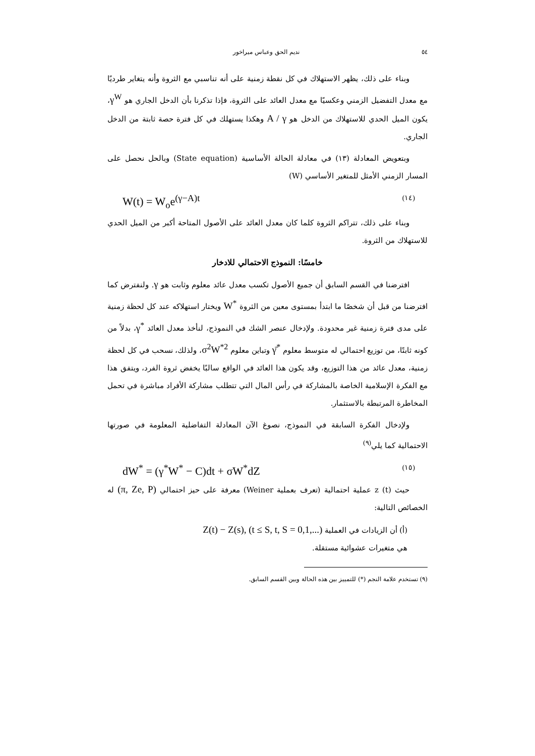٥٤ نديم الحق وعباس ميراخور x
وبناء على ذلك، يظهر الاستهلاك في كل نقطة زمنية على أنه تناسبي مع الثروة وأنه يتغاير طرديًا مع معدل التفضيل الزمني وعكسيًا مع معدل العائد على الثروة، فإذا تذكرنا بأن الدخل الجاري هو γ<sup>W</sup>، يكون الميل الحدي للاستهلاك من الدخل هو A / γ وهكذا يستهلك في كل فترة حصة ثابتة من الدخل الجاري.
وبتعويض المعادلة (١٣) في معادلة الحالة الأساسية (State equation) وبالحل نحصل على المسار الزمني الأمثل للمتغير الأساسي (W)
W(t) = W<sub>o</sub>e<sup>(γ−A)t</sup> (١٤)
وبناء على ذلك، تتراكم الثروة كلما كان معدل العائد على الأصول المتاحة أكبر من الميل الحدي للاستهلاك من الثروة.
خامسًا: النموذج الاحتمالي للادخار
افترضنا في القسم السابق أن جميع الأصول تكسب معدل عائد معلوم وثابت هو γ. ولنفترض كما افترضنا من قبل أن شخصًا ما ابتدأ بمستوى معين من الثروة W<sup>*</sup> ويختار استهلاكه عند كل لحظة زمنية على مدى فترة زمنية غير محدودة. ولإدخال عنصر الشك في النموذج، لنأخذ معدل العائد γ<sup>*</sup>، بدلاً من كونه ثابتًا، من توزيع احتمالي له متوسط معلوم γ̄<sup>*</sup> وتباين معلوم σ<sup>2</sup>W<sup>*2</sup>، ولذلك، نسحب في كل لحظة زمنية، معدل عائد من هذا التوزيع، وقد يكون هذا العائد في الواقع سالبًا يخفض ثروة الفرد، ويتفق هذا مع الفكرة الإسلامية الخاصة بالمشاركة في رأس المال التي تتطلب مشاركة الأفراد مباشرة في تحمل المخاطرة المرتبطة بالاستثمار.
ولإدخال الفكرة السابقة في النموذج، نصوغ الآن المعادلة التفاضلية المعلومة في صورتها الاحتمالية كما يلي<sup>(٩)</sup>
dW<sup>*</sup> = (γ<sup>*</sup>W<sup>*</sup> − C)dt + σW<sup>*</sup>dZ (١٥)
حيث z (t) عملية احتمالية (تعرف بعملية Weiner) معرفة على حيز احتمالي (π, Ze, P) له الخصائص التالية:
(أ) أن الزيادات في العملية Z(t) − Z(s), (t ≤ S, t, S = 0,1,...)
هي متغيرات عشوائية مستقلة.
(٩) تستخدم علامة النجم (*) للتمييز بين هذه الحالة وبين القسم السابق.